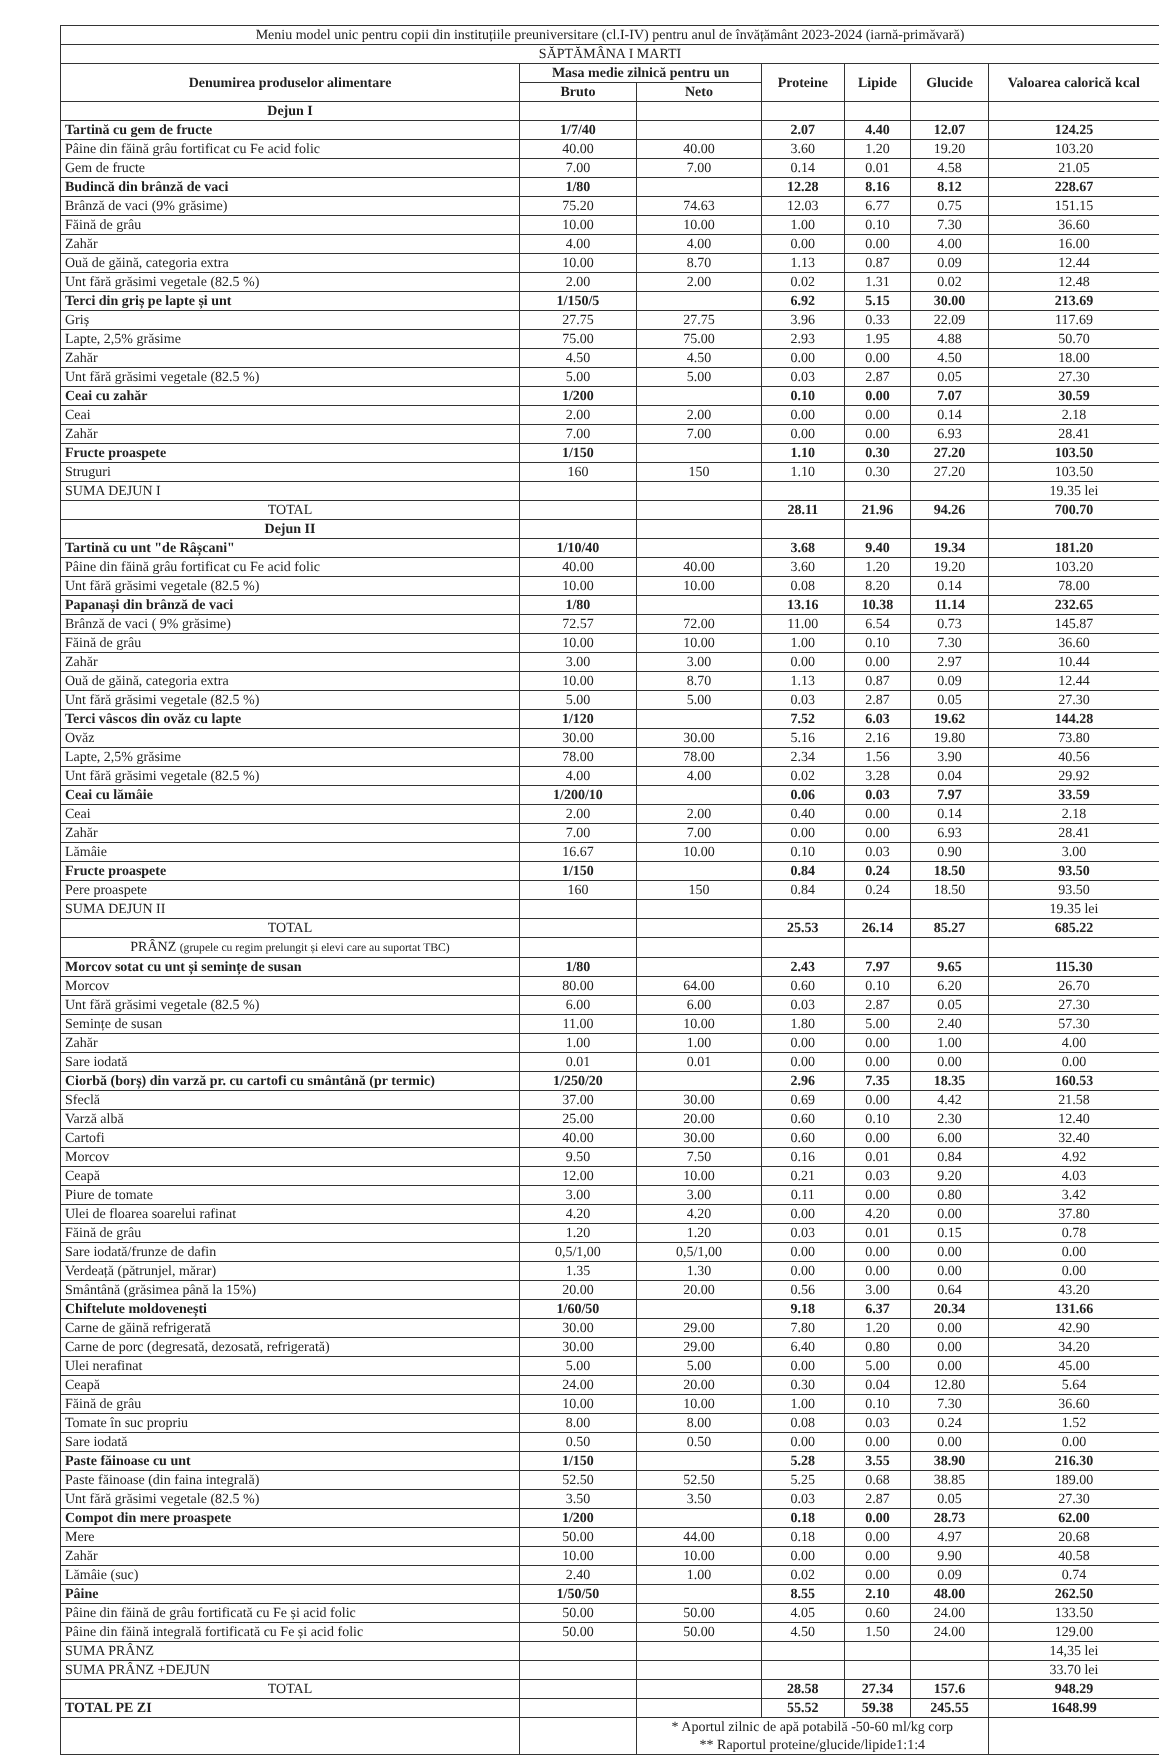| Meniu model unic pentru copii din instituțiile preuniversitare (cl.I-IV) pentru anul de învățământ 2023-2024 (iarnă-primăvară) | | | | | | |
| SĂPTĂMÂNA I MARTI | | | | | | |
| Denumirea produselor alimentare | Masa medie zilnică pentru un | | Proteine | Lipide | Glucide | Valoarea calorică kcal |
| | Bruto | Neto | | | | |
| Dejun I | | | | | | |
| Tartină cu gem de fructe | 1/7/40 | | 2.07 | 4.40 | 12.07 | 124.25 |
| Pâine din făină grâu fortificat cu Fe acid folic | 40.00 | 40.00 | 3.60 | 1.20 | 19.20 | 103.20 |
| Gem de fructe | 7.00 | 7.00 | 0.14 | 0.01 | 4.58 | 21.05 |
| Budincă din brânză de vaci | 1/80 | | 12.28 | 8.16 | 8.12 | 228.67 |
| Brânză de vaci (9% grăsime) | 75.20 | 74.63 | 12.03 | 6.77 | 0.75 | 151.15 |
| Făină de grâu | 10.00 | 10.00 | 1.00 | 0.10 | 7.30 | 36.60 |
| Zahăr | 4.00 | 4.00 | 0.00 | 0.00 | 4.00 | 16.00 |
| Ouă de găină, categoria extra | 10.00 | 8.70 | 1.13 | 0.87 | 0.09 | 12.44 |
| Unt fără grăsimi vegetale (82.5 %) | 2.00 | 2.00 | 0.02 | 1.31 | 0.02 | 12.48 |
| Terci din griș pe lapte și unt | 1/150/5 | | 6.92 | 5.15 | 30.00 | 213.69 |
| Griș | 27.75 | 27.75 | 3.96 | 0.33 | 22.09 | 117.69 |
| Lapte, 2,5% grăsime | 75.00 | 75.00 | 2.93 | 1.95 | 4.88 | 50.70 |
| Zahăr | 4.50 | 4.50 | 0.00 | 0.00 | 4.50 | 18.00 |
| Unt fără grăsimi vegetale (82.5 %) | 5.00 | 5.00 | 0.03 | 2.87 | 0.05 | 27.30 |
| Ceai cu zahăr | 1/200 | | 0.10 | 0.00 | 7.07 | 30.59 |
| Ceai | 2.00 | 2.00 | 0.00 | 0.00 | 0.14 | 2.18 |
| Zahăr | 7.00 | 7.00 | 0.00 | 0.00 | 6.93 | 28.41 |
| Fructe proaspete | 1/150 | | 1.10 | 0.30 | 27.20 | 103.50 |
| Struguri | 160 | 150 | 1.10 | 0.30 | 27.20 | 103.50 |
| SUMA DEJUN I | | | | | | 19.35 lei |
| TOTAL | | | 28.11 | 21.96 | 94.26 | 700.70 |
| Dejun II | | | | | | |
| Tartină cu unt "de Râșcani" | 1/10/40 | | 3.68 | 9.40 | 19.34 | 181.20 |
| Pâine din făină grâu fortificat cu Fe acid folic | 40.00 | 40.00 | 3.60 | 1.20 | 19.20 | 103.20 |
| Unt fără grăsimi vegetale (82.5 %) | 10.00 | 10.00 | 0.08 | 8.20 | 0.14 | 78.00 |
| Papanași din brânză de vaci | 1/80 | | 13.16 | 10.38 | 11.14 | 232.65 |
| Brânză de vaci ( 9% grăsime) | 72.57 | 72.00 | 11.00 | 6.54 | 0.73 | 145.87 |
| Făină de grâu | 10.00 | 10.00 | 1.00 | 0.10 | 7.30 | 36.60 |
| Zahăr | 3.00 | 3.00 | 0.00 | 0.00 | 2.97 | 10.44 |
| Ouă de găină, categoria extra | 10.00 | 8.70 | 1.13 | 0.87 | 0.09 | 12.44 |
| Unt fără grăsimi vegetale (82.5 %) | 5.00 | 5.00 | 0.03 | 2.87 | 0.05 | 27.30 |
| Terci vâscos din ovăz cu lapte | 1/120 | | 7.52 | 6.03 | 19.62 | 144.28 |
| Ovăz | 30.00 | 30.00 | 5.16 | 2.16 | 19.80 | 73.80 |
| Lapte, 2,5% grăsime | 78.00 | 78.00 | 2.34 | 1.56 | 3.90 | 40.56 |
| Unt fără grăsimi vegetale (82.5 %) | 4.00 | 4.00 | 0.02 | 3.28 | 0.04 | 29.92 |
| Ceai cu lămâie | 1/200/10 | | 0.06 | 0.03 | 7.97 | 33.59 |
| Ceai | 2.00 | 2.00 | 0.40 | 0.00 | 0.14 | 2.18 |
| Zahăr | 7.00 | 7.00 | 0.00 | 0.00 | 6.93 | 28.41 |
| Lămâie | 16.67 | 10.00 | 0.10 | 0.03 | 0.90 | 3.00 |
| Fructe proaspete | 1/150 | | 0.84 | 0.24 | 18.50 | 93.50 |
| Pere proaspete | 160 | 150 | 0.84 | 0.24 | 18.50 | 93.50 |
| SUMA DEJUN II | | | | | | 19.35 lei |
| TOTAL | | | 25.53 | 26.14 | 85.27 | 685.22 |
| PRÂNZ (grupele cu regim prelungit și elevi care au suportat TBC) | | | | | | |
| Morcov sotat cu unt și semințe de susan | 1/80 | | 2.43 | 7.97 | 9.65 | 115.30 |
| Morcov | 80.00 | 64.00 | 0.60 | 0.10 | 6.20 | 26.70 |
| Unt fără grăsimi vegetale (82.5 %) | 6.00 | 6.00 | 0.03 | 2.87 | 0.05 | 27.30 |
| Semințe de susan | 11.00 | 10.00 | 1.80 | 5.00 | 2.40 | 57.30 |
| Zahăr | 1.00 | 1.00 | 0.00 | 0.00 | 1.00 | 4.00 |
| Sare iodată | 0.01 | 0.01 | 0.00 | 0.00 | 0.00 | 0.00 |
| Ciorbă (borș) din varză pr. cu cartofi cu smântână (pr termic) | 1/250/20 | | 2.96 | 7.35 | 18.35 | 160.53 |
| Sfeclă | 37.00 | 30.00 | 0.69 | 0.00 | 4.42 | 21.58 |
| Varză albă | 25.00 | 20.00 | 0.60 | 0.10 | 2.30 | 12.40 |
| Cartofi | 40.00 | 30.00 | 0.60 | 0.00 | 6.00 | 32.40 |
| Morcov | 9.50 | 7.50 | 0.16 | 0.01 | 0.84 | 4.92 |
| Ceapă | 12.00 | 10.00 | 0.21 | 0.03 | 9.20 | 4.03 |
| Piure de tomate | 3.00 | 3.00 | 0.11 | 0.00 | 0.80 | 3.42 |
| Ulei de floarea soarelui rafinat | 4.20 | 4.20 | 0.00 | 4.20 | 0.00 | 37.80 |
| Făină de grâu | 1.20 | 1.20 | 0.03 | 0.01 | 0.15 | 0.78 |
| Sare iodată/frunze de dafin | 0,5/1,00 | 0,5/1,00 | 0.00 | 0.00 | 0.00 | 0.00 |
| Verdeață (pătrunjel, mărar) | 1.35 | 1.30 | 0.00 | 0.00 | 0.00 | 0.00 |
| Smântână (grăsimea până la 15%) | 20.00 | 20.00 | 0.56 | 3.00 | 0.64 | 43.20 |
| Chiftelute moldovenești | 1/60/50 | | 9.18 | 6.37 | 20.34 | 131.66 |
| Carne de găină refrigerată | 30.00 | 29.00 | 7.80 | 1.20 | 0.00 | 42.90 |
| Carne de porc (degresată, dezosată, refrigerată) | 30.00 | 29.00 | 6.40 | 0.80 | 0.00 | 34.20 |
| Ulei nerafinat | 5.00 | 5.00 | 0.00 | 5.00 | 0.00 | 45.00 |
| Ceapă | 24.00 | 20.00 | 0.30 | 0.04 | 12.80 | 5.64 |
| Făină de grâu | 10.00 | 10.00 | 1.00 | 0.10 | 7.30 | 36.60 |
| Tomate în suc propriu | 8.00 | 8.00 | 0.08 | 0.03 | 0.24 | 1.52 |
| Sare iodată | 0.50 | 0.50 | 0.00 | 0.00 | 0.00 | 0.00 |
| Paste făinoase cu unt | 1/150 | | 5.28 | 3.55 | 38.90 | 216.30 |
| Paste făinoase (din faina integrală) | 52.50 | 52.50 | 5.25 | 0.68 | 38.85 | 189.00 |
| Unt fără grăsimi vegetale (82.5 %) | 3.50 | 3.50 | 0.03 | 2.87 | 0.05 | 27.30 |
| Compot din mere proaspete | 1/200 | | 0.18 | 0.00 | 28.73 | 62.00 |
| Mere | 50.00 | 44.00 | 0.18 | 0.00 | 4.97 | 20.68 |
| Zahăr | 10.00 | 10.00 | 0.00 | 0.00 | 9.90 | 40.58 |
| Lămâie (suc) | 2.40 | 1.00 | 0.02 | 0.00 | 0.09 | 0.74 |
| Pâine | 1/50/50 | | 8.55 | 2.10 | 48.00 | 262.50 |
| Pâine din făină de grâu fortificată cu Fe și acid folic | 50.00 | 50.00 | 4.05 | 0.60 | 24.00 | 133.50 |
| Pâine din făină integrală fortificată cu Fe și acid folic | 50.00 | 50.00 | 4.50 | 1.50 | 24.00 | 129.00 |
| SUMA PRÂNZ | | | | | | 14,35 lei |
| SUMA PRÂNZ +DEJUN | | | | | | 33.70 lei |
| TOTAL | | | 28.58 | 27.34 | 157.6 | 948.29 |
| TOTAL PE ZI | | | 55.52 | 59.38 | 245.55 | 1648.99 |
| | | * Aportul zilnic de apă potabilă -50-60 ml/kg corp ** Raportul proteine/glucide/lipide1:1:4 | | | | |